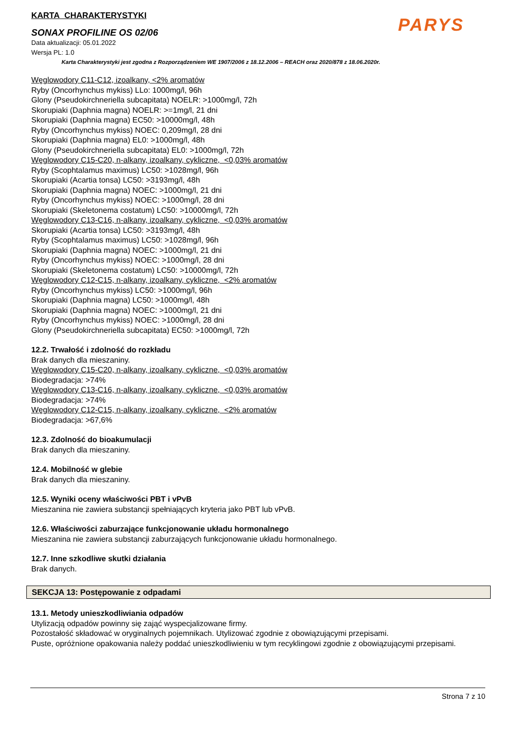PARYS
KARTA CHARAKTERYSTYKI
SONAX PROFILINE OS 02/06
Data aktualizacji: 05.01.2022
Wersja PL: 1.0
Karta Charakterystyki jest zgodna z Rozporządzeniem WE 1907/2006 z 18.12.2006 – REACH oraz 2020/878 z 18.06.2020r.
Węglowodory C11-C12, izoalkany, <2% aromatów
Ryby (Oncorhynchus mykiss) LLo: 1000mg/l, 96h
Glony (Pseudokirchneriella subcapitata) NOELR: >1000mg/l, 72h
Skorupiaki (Daphnia magna) NOELR: >=1mg/l, 21 dni
Skorupiaki (Daphnia magna) EC50: >10000mg/l, 48h
Ryby (Oncorhynchus mykiss) NOEC: 0,209mg/l, 28 dni
Skorupiaki (Daphnia magna) EL0: >1000mg/l, 48h
Glony (Pseudokirchneriella subcapitata) EL0: >1000mg/l, 72h
Węglowodory C15-C20, n-alkany, izoalkany, cykliczne, <0,03% aromatów
Ryby (Scophtalamus maximus) LC50: >1028mg/l, 96h
Skorupiaki (Acartia tonsa) LC50: >3193mg/l, 48h
Skorupiaki (Daphnia magna) NOEC: >1000mg/l, 21 dni
Ryby (Oncorhynchus mykiss) NOEC: >1000mg/l, 28 dni
Skorupiaki (Skeletonema costatum) LC50: >10000mg/l, 72h
Węglowodory C13-C16, n-alkany, izoalkany, cykliczne, <0,03% aromatów
Skorupiaki (Acartia tonsa) LC50: >3193mg/l, 48h
Ryby (Scophtalamus maximus) LC50: >1028mg/l, 96h
Skorupiaki (Daphnia magna) NOEC: >1000mg/l, 21 dni
Ryby (Oncorhynchus mykiss) NOEC: >1000mg/l, 28 dni
Skorupiaki (Skeletonema costatum) LC50: >10000mg/l, 72h
Węglowodory C12-C15, n-alkany, izoalkany, cykliczne, <2% aromatów
Ryby (Oncorhynchus mykiss) LC50: >1000mg/l, 96h
Skorupiaki (Daphnia magna) LC50: >1000mg/l, 48h
Skorupiaki (Daphnia magna) NOEC: >1000mg/l, 21 dni
Ryby (Oncorhynchus mykiss) NOEC: >1000mg/l, 28 dni
Glony (Pseudokirchneriella subcapitata) EC50: >1000mg/l, 72h
12.2. Trwałość i zdolność do rozkładu
Brak danych dla mieszaniny.
Węglowodory C15-C20, n-alkany, izoalkany, cykliczne, <0,03% aromatów
Biodegradacja: >74%
Węglowodory C13-C16, n-alkany, izoalkany, cykliczne, <0,03% aromatów
Biodegradacja: >74%
Węglowodory C12-C15, n-alkany, izoalkany, cykliczne, <2% aromatów
Biodegradacja: >67,6%
12.3. Zdolność do bioakumulacji
Brak danych dla mieszaniny.
12.4. Mobilność w glebie
Brak danych dla mieszaniny.
12.5. Wyniki oceny właściwości PBT i vPvB
Mieszanina nie zawiera substancji spełniających kryteria jako PBT lub vPvB.
12.6. Właściwości zaburzające funkcjonowanie układu hormonalnego
Mieszanina nie zawiera substancji zaburzających funkcjonowanie układu hormonalnego.
12.7. Inne szkodliwe skutki działania
Brak danych.
SEKCJA 13: Postępowanie z odpadami
13.1. Metody unieszkodliwiania odpadów
Utylizacją odpadów powinny się zająć wyspecjalizowane firmy.
Pozostałość składować w oryginalnych pojemnikach. Utylizować zgodnie z obowiązującymi przepisami.
Puste, opróżnione opakowania należy poddać unieszkodliwieniu w tym recyklingowi zgodnie z obowiązującymi przepisami.
Strona 7 z 10